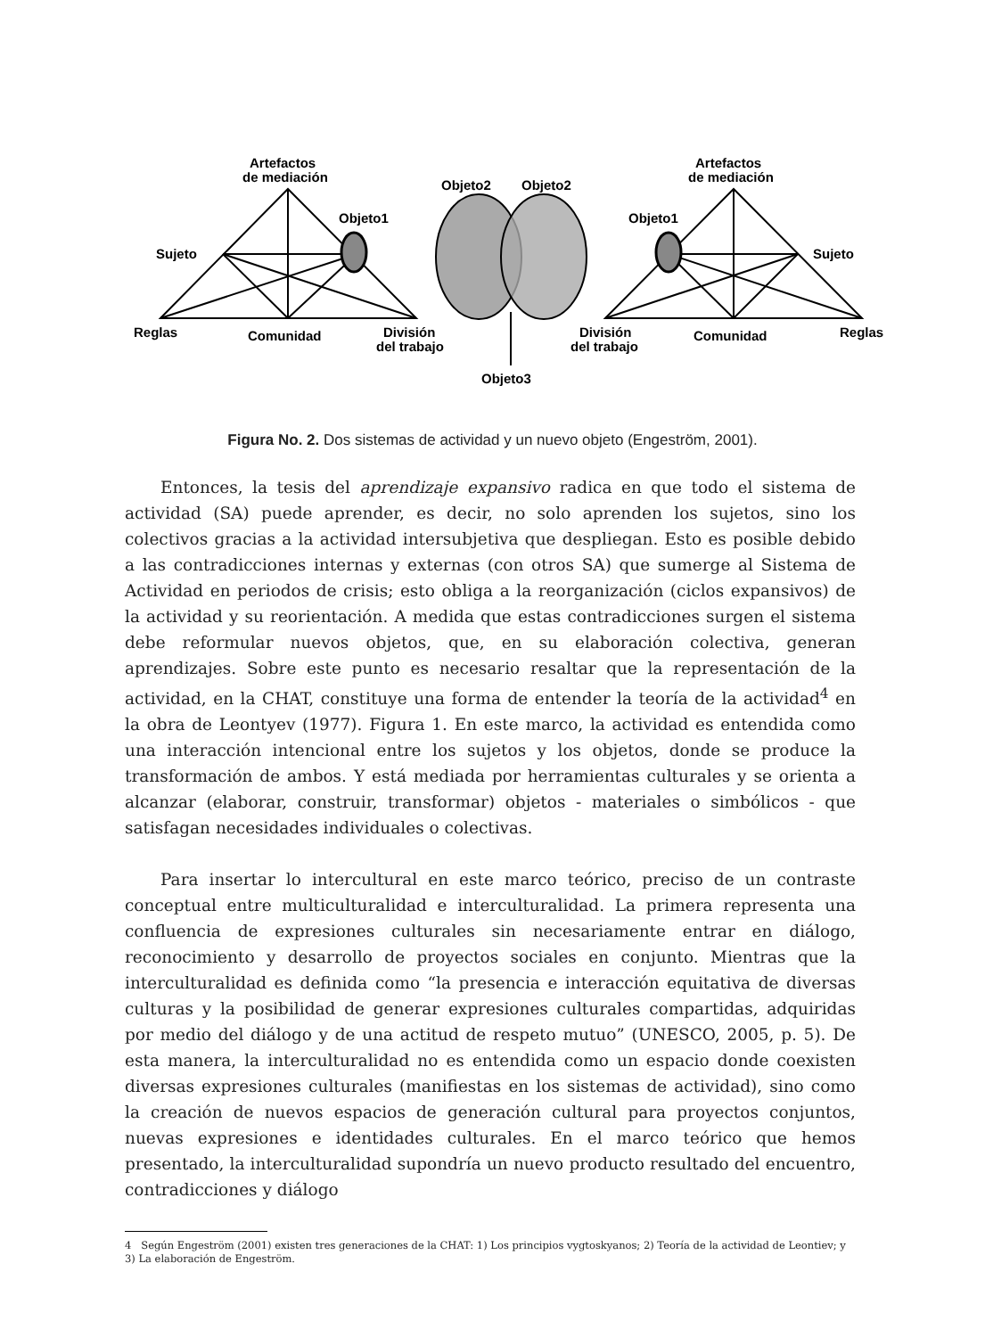Artefactos
de mediación
Objeto1
Sujeto
Reglas
Comunidad
División
del trabajo
Objeto2
Objeto2
Objeto3
Artefactos
de mediación
Objeto1
Sujeto
Reglas
Comunidad
División
del trabajo
Figura No. 2. Dos sistemas de actividad y un nuevo objeto (Engeström, 2001).
Entonces, la tesis del aprendizaje expansivo radica en que todo el sistema de actividad (SA) puede aprender, es decir, no solo aprenden los sujetos, sino los colectivos gracias a la actividad intersubjetiva que despliegan. Esto es posible debido a las contradicciones internas y externas (con otros SA) que sumerge al Sistema de Actividad en periodos de crisis; esto obliga a la reorganización (ciclos expansivos) de la actividad y su reorientación. A medida que estas contradicciones surgen el sistema debe reformular nuevos objetos, que, en su elaboración colectiva, generan aprendizajes. Sobre este punto es necesario resaltar que la representación de la actividad, en la CHAT, constituye una forma de entender la teoría de la actividad<sup>4</sup> en la obra de Leontyev (1977). Figura 1. En este marco, la actividad es entendida como una interacción intencional entre los sujetos y los objetos, donde se produce la transformación de ambos. Y está mediada por herramientas culturales y se orienta a alcanzar (elaborar, construir, transformar) objetos - materiales o simbólicos - que satisfagan necesidades individuales o colectivas.
Para insertar lo intercultural en este marco teórico, preciso de un contraste conceptual entre multiculturalidad e interculturalidad. La primera representa una confluencia de expresiones culturales sin necesariamente entrar en diálogo, reconocimiento y desarrollo de proyectos sociales en conjunto. Mientras que la interculturalidad es definida como “la presencia e interacción equitativa de diversas culturas y la posibilidad de generar expresiones culturales compartidas, adquiridas por medio del diálogo y de una actitud de respeto mutuo” (UNESCO, 2005, p. 5). De esta manera, la interculturalidad no es entendida como un espacio donde coexisten diversas expresiones culturales (manifiestas en los sistemas de actividad), sino como la creación de nuevos espacios de generación cultural para proyectos conjuntos, nuevas expresiones e identidades culturales. En el marco teórico que hemos presentado, la interculturalidad supondría un nuevo producto resultado del encuentro, contradicciones y diálogo
4 Según Engeström (2001) existen tres generaciones de la CHAT: 1) Los principios vygtoskyanos; 2) Teoría de la actividad de Leontiev; y 3) La elaboración de Engeström.